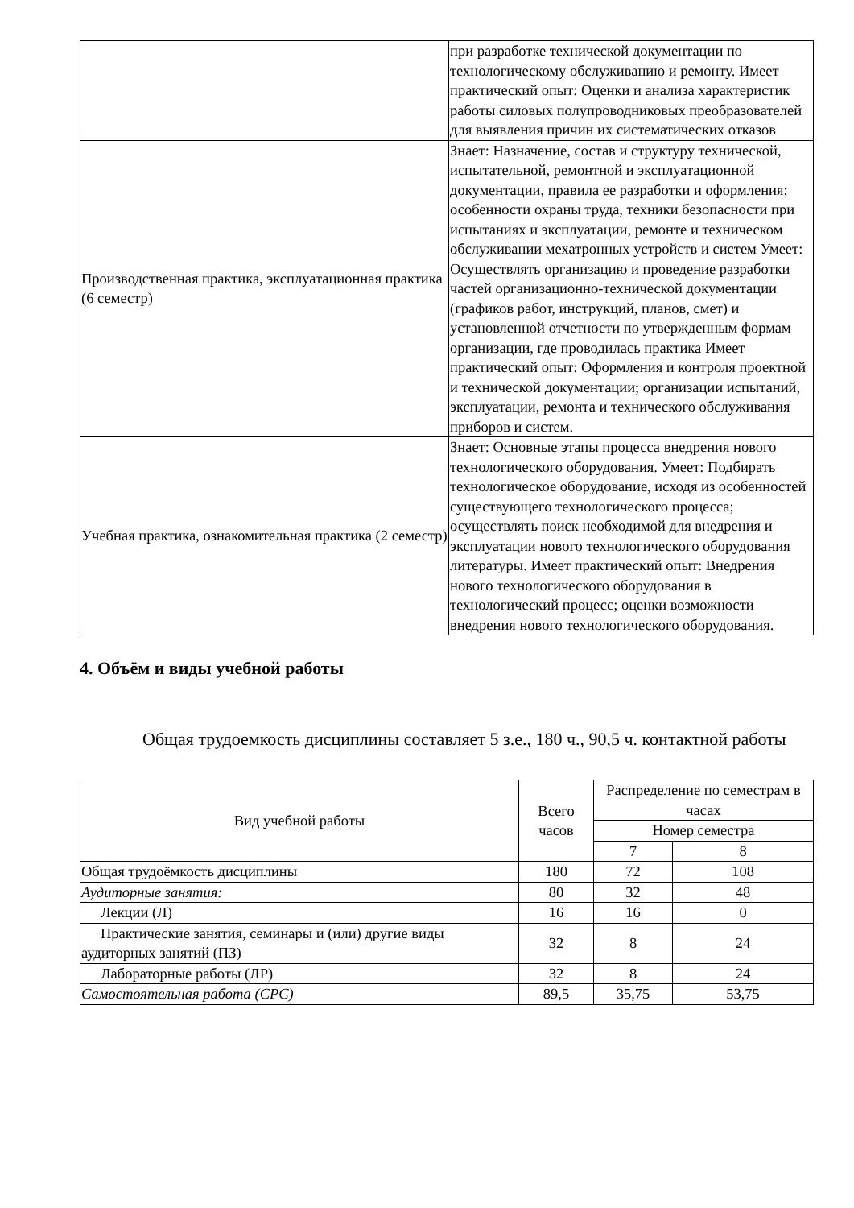| | при разработке технической документации по технологическому обслуживанию и ремонту. Имеет практический опыт: Оценки и анализа характеристик работы силовых полупроводниковых преобразователей для выявления причин их систематических отказов |
| Производственная практика, эксплуатационная практика (6 семестр) | Знает: Назначение, состав и структуру технической, испытательной, ремонтной и эксплуатационной документации, правила ее разработки и оформления; особенности охраны труда, техники безопасности при испытаниях и эксплуатации, ремонте и техническом обслуживании мехатронных устройств и систем Умеет: Осуществлять организацию и проведение разработки частей организационно-технической документации (графиков работ, инструкций, планов, смет) и установленной отчетности по утвержденным формам организации, где проводилась практика Имеет практический опыт: Оформления и контроля проектной и технической документации; организации испытаний, эксплуатации, ремонта и технического обслуживания приборов и систем. |
| Учебная практика, ознакомительная практика (2 семестр) | Знает: Основные этапы процесса внедрения нового технологического оборудования. Умеет: Подбирать технологическое оборудование, исходя из особенностей существующего технологического процесса; осуществлять поиск необходимой для внедрения и эксплуатации нового технологического оборудования литературы. Имеет практический опыт: Внедрения нового технологического оборудования в технологический процесс; оценки возможности внедрения нового технологического оборудования. |
4. Объём и виды учебной работы
Общая трудоемкость дисциплины составляет 5 з.е., 180 ч., 90,5 ч. контактной работы
| Вид учебной работы | Всего часов | Распределение по семестрам в часах | |
| --- | --- | --- | --- |
| | | Номер семестра | |
| | | 7 | 8 |
| Общая трудоёмкость дисциплины | 180 | 72 | 108 |
| Аудиторные занятия: | 80 | 32 | 48 |
| Лекции (Л) | 16 | 16 | 0 |
| Практические занятия, семинары и (или) другие виды аудиторных занятий (ПЗ) | 32 | 8 | 24 |
| Лабораторные работы (ЛР) | 32 | 8 | 24 |
| Самостоятельная работа (СРС) | 89,5 | 35,75 | 53,75 |